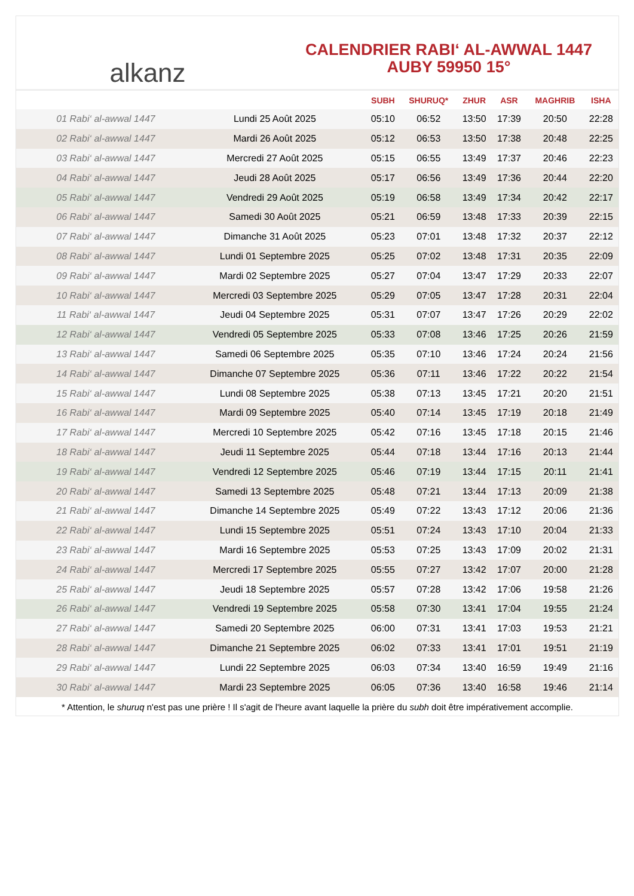alkanz
CALENDRIER RABI‘ AL-AWWAL 1447
AUBY 59950 15°
| | | SUBH | SHURUQ* | ZHUR | ASR | MAGHRIB | ISHA |
| --- | --- | --- | --- | --- | --- | --- | --- |
| 01 Rabi‘ al-awwal 1447 | Lundi 25 Août 2025 | 05:10 | 06:52 | 13:50 | 17:39 | 20:50 | 22:28 |
| 02 Rabi‘ al-awwal 1447 | Mardi 26 Août 2025 | 05:12 | 06:53 | 13:50 | 17:38 | 20:48 | 22:25 |
| 03 Rabi‘ al-awwal 1447 | Mercredi 27 Août 2025 | 05:15 | 06:55 | 13:49 | 17:37 | 20:46 | 22:23 |
| 04 Rabi‘ al-awwal 1447 | Jeudi 28 Août 2025 | 05:17 | 06:56 | 13:49 | 17:36 | 20:44 | 22:20 |
| 05 Rabi‘ al-awwal 1447 | Vendredi 29 Août 2025 | 05:19 | 06:58 | 13:49 | 17:34 | 20:42 | 22:17 |
| 06 Rabi‘ al-awwal 1447 | Samedi 30 Août 2025 | 05:21 | 06:59 | 13:48 | 17:33 | 20:39 | 22:15 |
| 07 Rabi‘ al-awwal 1447 | Dimanche 31 Août 2025 | 05:23 | 07:01 | 13:48 | 17:32 | 20:37 | 22:12 |
| 08 Rabi‘ al-awwal 1447 | Lundi 01 Septembre 2025 | 05:25 | 07:02 | 13:48 | 17:31 | 20:35 | 22:09 |
| 09 Rabi‘ al-awwal 1447 | Mardi 02 Septembre 2025 | 05:27 | 07:04 | 13:47 | 17:29 | 20:33 | 22:07 |
| 10 Rabi‘ al-awwal 1447 | Mercredi 03 Septembre 2025 | 05:29 | 07:05 | 13:47 | 17:28 | 20:31 | 22:04 |
| 11 Rabi‘ al-awwal 1447 | Jeudi 04 Septembre 2025 | 05:31 | 07:07 | 13:47 | 17:26 | 20:29 | 22:02 |
| 12 Rabi‘ al-awwal 1447 | Vendredi 05 Septembre 2025 | 05:33 | 07:08 | 13:46 | 17:25 | 20:26 | 21:59 |
| 13 Rabi‘ al-awwal 1447 | Samedi 06 Septembre 2025 | 05:35 | 07:10 | 13:46 | 17:24 | 20:24 | 21:56 |
| 14 Rabi‘ al-awwal 1447 | Dimanche 07 Septembre 2025 | 05:36 | 07:11 | 13:46 | 17:22 | 20:22 | 21:54 |
| 15 Rabi‘ al-awwal 1447 | Lundi 08 Septembre 2025 | 05:38 | 07:13 | 13:45 | 17:21 | 20:20 | 21:51 |
| 16 Rabi‘ al-awwal 1447 | Mardi 09 Septembre 2025 | 05:40 | 07:14 | 13:45 | 17:19 | 20:18 | 21:49 |
| 17 Rabi‘ al-awwal 1447 | Mercredi 10 Septembre 2025 | 05:42 | 07:16 | 13:45 | 17:18 | 20:15 | 21:46 |
| 18 Rabi‘ al-awwal 1447 | Jeudi 11 Septembre 2025 | 05:44 | 07:18 | 13:44 | 17:16 | 20:13 | 21:44 |
| 19 Rabi‘ al-awwal 1447 | Vendredi 12 Septembre 2025 | 05:46 | 07:19 | 13:44 | 17:15 | 20:11 | 21:41 |
| 20 Rabi‘ al-awwal 1447 | Samedi 13 Septembre 2025 | 05:48 | 07:21 | 13:44 | 17:13 | 20:09 | 21:38 |
| 21 Rabi‘ al-awwal 1447 | Dimanche 14 Septembre 2025 | 05:49 | 07:22 | 13:43 | 17:12 | 20:06 | 21:36 |
| 22 Rabi‘ al-awwal 1447 | Lundi 15 Septembre 2025 | 05:51 | 07:24 | 13:43 | 17:10 | 20:04 | 21:33 |
| 23 Rabi‘ al-awwal 1447 | Mardi 16 Septembre 2025 | 05:53 | 07:25 | 13:43 | 17:09 | 20:02 | 21:31 |
| 24 Rabi‘ al-awwal 1447 | Mercredi 17 Septembre 2025 | 05:55 | 07:27 | 13:42 | 17:07 | 20:00 | 21:28 |
| 25 Rabi‘ al-awwal 1447 | Jeudi 18 Septembre 2025 | 05:57 | 07:28 | 13:42 | 17:06 | 19:58 | 21:26 |
| 26 Rabi‘ al-awwal 1447 | Vendredi 19 Septembre 2025 | 05:58 | 07:30 | 13:41 | 17:04 | 19:55 | 21:24 |
| 27 Rabi‘ al-awwal 1447 | Samedi 20 Septembre 2025 | 06:00 | 07:31 | 13:41 | 17:03 | 19:53 | 21:21 |
| 28 Rabi‘ al-awwal 1447 | Dimanche 21 Septembre 2025 | 06:02 | 07:33 | 13:41 | 17:01 | 19:51 | 21:19 |
| 29 Rabi‘ al-awwal 1447 | Lundi 22 Septembre 2025 | 06:03 | 07:34 | 13:40 | 16:59 | 19:49 | 21:16 |
| 30 Rabi‘ al-awwal 1447 | Mardi 23 Septembre 2025 | 06:05 | 07:36 | 13:40 | 16:58 | 19:46 | 21:14 |
* Attention, le shuruq n'est pas une prière ! Il s'agit de l'heure avant laquelle la prière du subh doit être impérativement accomplie.